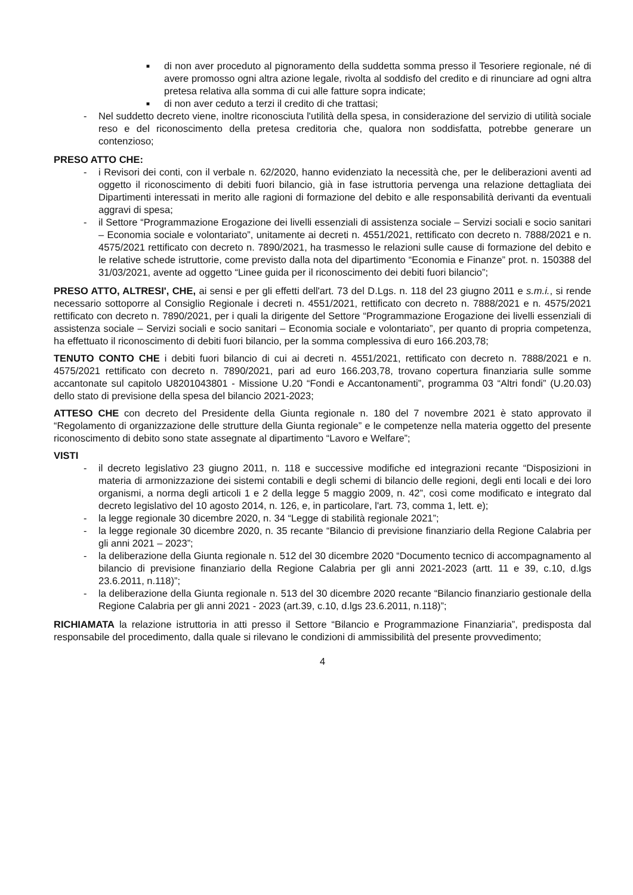■
di non aver proceduto al pignoramento della suddetta somma presso il Tesoriere regionale, né di avere promosso ogni altra azione legale, rivolta al soddisfo del credito e di rinunciare ad ogni altra pretesa relativa alla somma di cui alle fatture sopra indicate;
■
di non aver ceduto a terzi il credito di che trattasi;
- Nel suddetto decreto viene, inoltre riconosciuta l'utilità della spesa, in considerazione del servizio di utilità sociale reso e del riconoscimento della pretesa creditoria che, qualora non soddisfatta, potrebbe generare un contenzioso;
PRESO ATTO CHE:
- i Revisori dei conti, con il verbale n. 62/2020, hanno evidenziato la necessità che, per le deliberazioni aventi ad oggetto il riconoscimento di debiti fuori bilancio, già in fase istruttoria pervenga una relazione dettagliata dei Dipartimenti interessati in merito alle ragioni di formazione del debito e alle responsabilità derivanti da eventuali aggravi di spesa;
- il Settore “Programmazione Erogazione dei livelli essenziali di assistenza sociale – Servizi sociali e socio sanitari – Economia sociale e volontariato”, unitamente ai decreti n. 4551/2021, rettificato con decreto n. 7888/2021 e n. 4575/2021 rettificato con decreto n. 7890/2021, ha trasmesso le relazioni sulle cause di formazione del debito e le relative schede istruttorie, come previsto dalla nota del dipartimento “Economia e Finanze” prot. n. 150388 del 31/03/2021, avente ad oggetto “Linee guida per il riconoscimento dei debiti fuori bilancio”;
PRESO ATTO, ALTRESI', CHE, ai sensi e per gli effetti dell'art. 73 del D.Lgs. n. 118 del 23 giugno 2011 e s.m.i., si rende necessario sottoporre al Consiglio Regionale i decreti n. 4551/2021, rettificato con decreto n. 7888/2021 e n. 4575/2021 rettificato con decreto n. 7890/2021, per i quali la dirigente del Settore “Programmazione Erogazione dei livelli essenziali di assistenza sociale – Servizi sociali e socio sanitari – Economia sociale e volontariato”, per quanto di propria competenza, ha effettuato il riconoscimento di debiti fuori bilancio, per la somma complessiva di euro 166.203,78;
TENUTO CONTO CHE i debiti fuori bilancio di cui ai decreti n. 4551/2021, rettificato con decreto n. 7888/2021 e n. 4575/2021 rettificato con decreto n. 7890/2021, pari ad euro 166.203,78, trovano copertura finanziaria sulle somme accantonate sul capitolo U8201043801 - Missione U.20 “Fondi e Accantonamenti”, programma 03 “Altri fondi” (U.20.03) dello stato di previsione della spesa del bilancio 2021-2023;
ATTESO CHE con decreto del Presidente della Giunta regionale n. 180 del 7 novembre 2021 è stato approvato il “Regolamento di organizzazione delle strutture della Giunta regionale” e le competenze nella materia oggetto del presente riconoscimento di debito sono state assegnate al dipartimento “Lavoro e Welfare”;
VISTI
- il decreto legislativo 23 giugno 2011, n. 118 e successive modifiche ed integrazioni recante “Disposizioni in materia di armonizzazione dei sistemi contabili e degli schemi di bilancio delle regioni, degli enti locali e dei loro organismi, a norma degli articoli 1 e 2 della legge 5 maggio 2009, n. 42”, così come modificato e integrato dal decreto legislativo del 10 agosto 2014, n. 126, e, in particolare, l'art. 73, comma 1, lett. e);
- la legge regionale 30 dicembre 2020, n. 34 “Legge di stabilità regionale 2021”;
- la legge regionale 30 dicembre 2020, n. 35 recante “Bilancio di previsione finanziario della Regione Calabria per gli anni 2021 – 2023”;
- la deliberazione della Giunta regionale n. 512 del 30 dicembre 2020 “Documento tecnico di accompagnamento al bilancio di previsione finanziario della Regione Calabria per gli anni 2021-2023 (artt. 11 e 39, c.10, d.lgs 23.6.2011, n.118)”;
- la deliberazione della Giunta regionale n. 513 del 30 dicembre 2020 recante “Bilancio finanziario gestionale della Regione Calabria per gli anni 2021 - 2023 (art.39, c.10, d.lgs 23.6.2011, n.118)”;
RICHIAMATA la relazione istruttoria in atti presso il Settore “Bilancio e Programmazione Finanziaria”, predisposta dal responsabile del procedimento, dalla quale si rilevano le condizioni di ammissibilità del presente provvedimento;
4